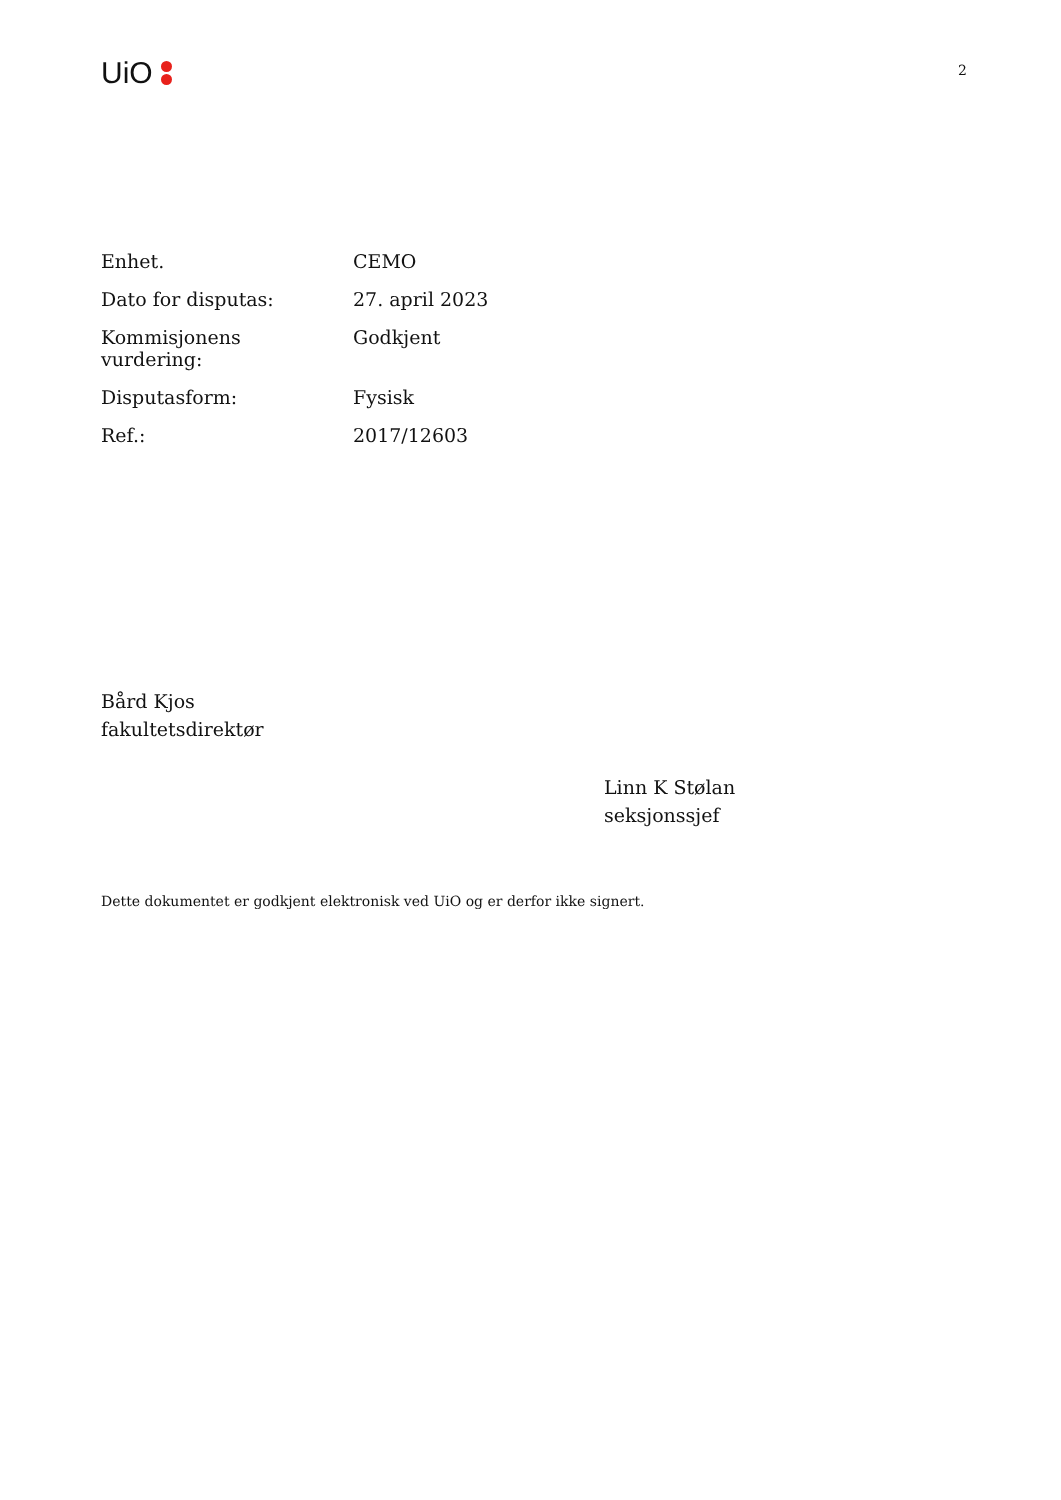UiO
2
| Enhet. | CEMO |
| Dato for disputas: | 27. april 2023 |
| Kommisjonens vurdering: | Godkjent |
| Disputasform: | Fysisk |
| Ref.: | 2017/12603 |
Bård Kjos
fakultetsdirektør
Linn K Stølan
seksjonssjef
Dette dokumentet er godkjent elektronisk ved UiO og er derfor ikke signert.